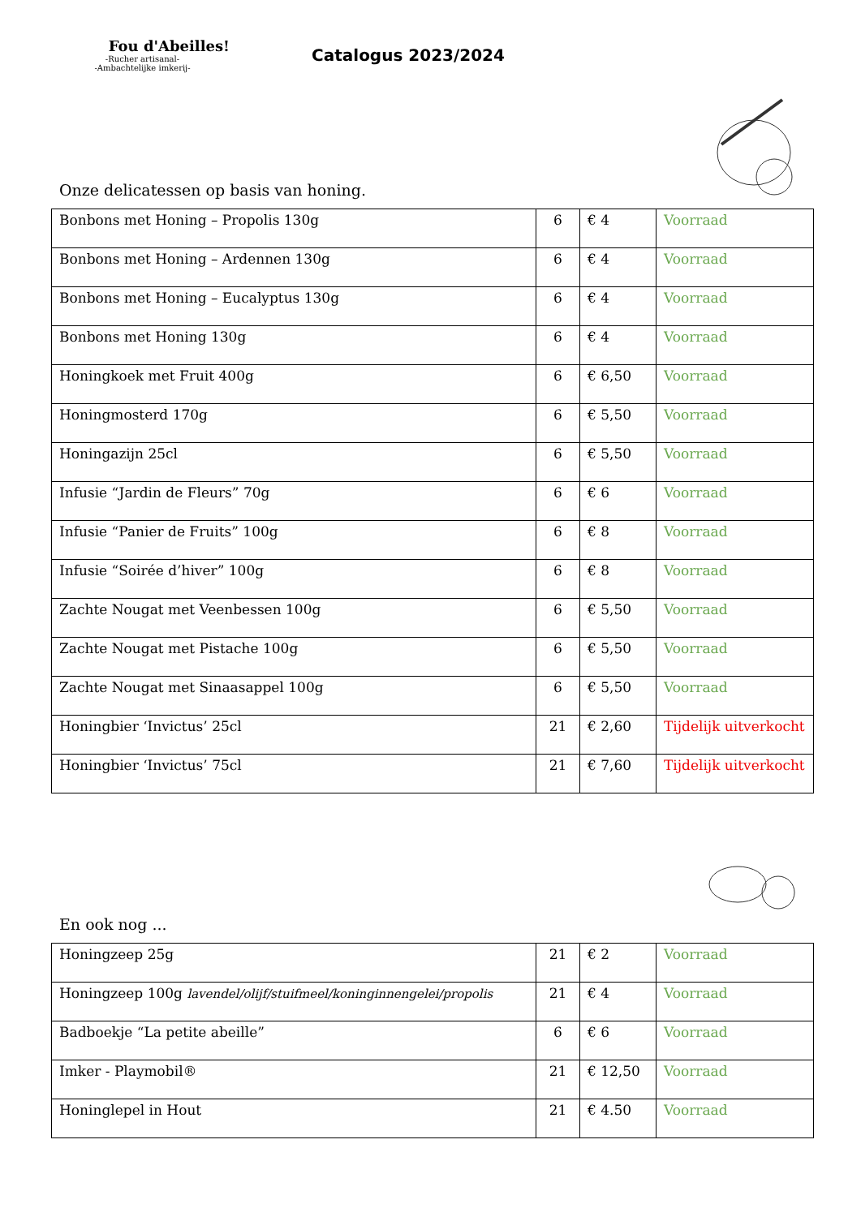Fou d'Abeilles!
-Rucher artisanal-
-Ambachtelijke imkerij-
Catalogus 2023/2024
Onze delicatessen op basis van honing.
| Bonbons met Honing – Propolis 130g | 6 | € 4 | Voorraad |
| Bonbons met Honing – Ardennen 130g | 6 | € 4 | Voorraad |
| Bonbons met Honing – Eucalyptus 130g | 6 | € 4 | Voorraad |
| Bonbons met Honing 130g | 6 | € 4 | Voorraad |
| Honingkoek met Fruit 400g | 6 | € 6,50 | Voorraad |
| Honingmosterd 170g | 6 | € 5,50 | Voorraad |
| Honingazijn 25cl | 6 | € 5,50 | Voorraad |
| Infusie “Jardin de Fleurs” 70g | 6 | € 6 | Voorraad |
| Infusie “Panier de Fruits” 100g | 6 | € 8 | Voorraad |
| Infusie “Soirée d’hiver” 100g | 6 | € 8 | Voorraad |
| Zachte Nougat met Veenbessen 100g | 6 | € 5,50 | Voorraad |
| Zachte Nougat met Pistache 100g | 6 | € 5,50 | Voorraad |
| Zachte Nougat met Sinaasappel 100g | 6 | € 5,50 | Voorraad |
| Honingbier ‘Invictus’ 25cl | 21 | € 2,60 | Tijdelijk uitverkocht |
| Honingbier ‘Invictus’ 75cl | 21 | € 7,60 | Tijdelijk uitverkocht |
En ook nog ...
| Honingzeep 25g | 21 | € 2 | Voorraad |
| Honingzeep 100g lavendel/olijf/stuifmeel/koninginnengelei/propolis | 21 | € 4 | Voorraad |
| Badboekje “La petite abeille” | 6 | € 6 | Voorraad |
| Imker - Playmobil® | 21 | € 12,50 | Voorraad |
| Honinglepel in Hout | 21 | € 4.50 | Voorraad |